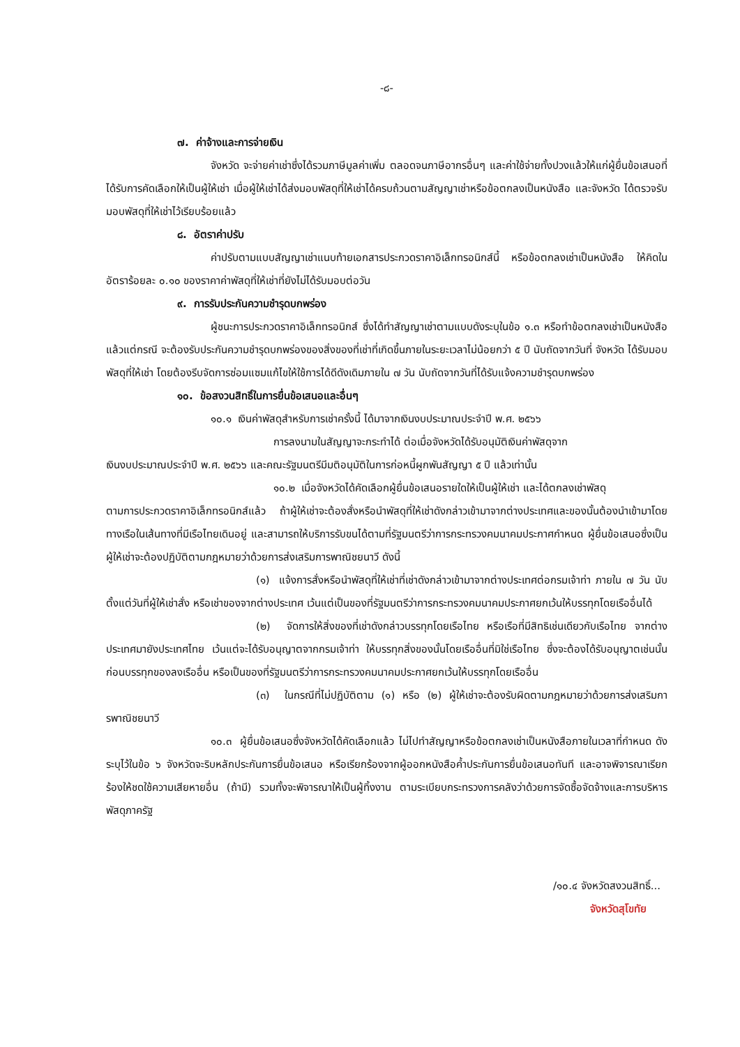-๘-
๗. ค่าจ้างและการจ่ายเงิน
จังหวัด จะจ่ายค่าเช่าซึ่งได้รวมภาษีมูลค่าเพิ่ม ตลอดจนภาษีอากรอื่นๆ และค่าใช้จ่ายทั้งปวงแล้วให้แก่ผู้ยื่นข้อเสนอที่ได้รับการคัดเลือกให้เป็นผู้ให้เช่า เมื่อผู้ให้เช่าได้ส่งมอบพัสดุที่ให้เช่าได้ครบถ้วนตามสัญญาเช่าหรือข้อตกลงเป็นหนังสือ และจังหวัด ได้ตรวจรับมอบพัสดุที่ให้เช่าไว้เรียบร้อยแล้ว
๘. อัตราค่าปรับ
ค่าปรับตามแบบสัญญาเช่าแนบท้ายเอกสารประกวดราคาอิเล็กทรอนิกส์นี้ หรือข้อตกลงเช่าเป็นหนังสือ ให้คิดในอัตราร้อยละ ๐.๑๐ ของราคาค่าพัสดุที่ให้เช่าที่ยังไม่ได้รับมอบต่อวัน
๙. การรับประกันความชำรุดบกพร่อง
ผู้ชนะการประกวดราคาอิเล็กทรอนิกส์ ซึ่งได้ทำสัญญาเช่าตามแบบดังระบุในข้อ ๑.๓ หรือทำข้อตกลงเช่าเป็นหนังสือ แล้วแต่กรณี จะต้องรับประกันความชำรุดบกพร่องของสิ่งของที่เช่าที่เกิดขึ้นภายในระยะเวลาไม่น้อยกว่า ๕ ปี นับถัดจากวันที่ จังหวัด ได้รับมอบพัสดุที่ให้เช่า โดยต้องรีบจัดการซ่อมแซมแก้ไขให้ใช้การได้ดีดังเดิมภายใน ๗ วัน นับถัดจากวันที่ได้รับแจ้งความชำรุดบกพร่อง
๑๐. ข้อสงวนสิทธิ์ในการยื่นข้อเสนอและอื่นๆ
๑๐.๑ เงินค่าพัสดุสำหรับการเช่าครั้งนี้ ได้มาจากเงินงบประมาณประจำปี พ.ศ. ๒๕๖๖
การลงนามในสัญญาจะกระทำได้ ต่อเมื่อจังหวัดได้รับอนุมัติเงินค่าพัสดุจาก
เงินงบประมาณประจำปี พ.ศ. ๒๕๖๖ และคณะรัฐมนตรีมีมติอนุมัติในการก่อหนี้ผูกพันสัญญา ๕ ปี แล้วเท่านั้น
๑๐.๒ เมื่อจังหวัดได้คัดเลือกผู้ยื่นข้อเสนอรายใดให้เป็นผู้ให้เช่า และได้ตกลงเช่าพัสดุ
ตามการประกวดราคาอิเล็กทรอนิกส์แล้ว ถ้าผู้ให้เช่าจะต้องสั่งหรือนำพัสดุที่ให้เช่าดังกล่าวเข้ามาจากต่างประเทศและของนั้นต้องนำเข้ามาโดยทางเรือในเส้นทางที่มีเรือไทยเดินอยู่ และสามารถให้บริการรับขนได้ตามที่รัฐมนตรีว่าการกระทรวงคมนาคมประกาศกำหนด ผู้ยื่นข้อเสนอซึ่งเป็นผู้ให้เช่าจะต้องปฏิบัติตามกฎหมายว่าด้วยการส่งเสริมการพาณิชยนาวี ดังนี้
(๑) แจ้งการสั่งหรือนำพัสดุที่ให้เช่าที่เช่าดังกล่าวเข้ามาจากต่างประเทศต่อกรมเจ้าท่า ภายใน ๗ วัน นับตั้งแต่วันที่ผู้ให้เช่าสั่ง หรือเช่าของจากต่างประเทศ เว้นแต่เป็นของที่รัฐมนตรีว่าการกระทรวงคมนาคมประกาศยกเว้นให้บรรทุกโดยเรืออื่นได้
(๒) จัดการให้สิ่งของที่เช่าดังกล่าวบรรทุกโดยเรือไทย หรือเรือที่มีสิทธิเช่นเดียวกับเรือไทย จากต่างประเทศมายังประเทศไทย เว้นแต่จะได้รับอนุญาตจากกรมเจ้าท่า ให้บรรทุกสิ่งของนั้นโดยเรืออื่นที่มิใช่เรือไทย ซึ่งจะต้องได้รับอนุญาตเช่นนั้นก่อนบรรทุกของลงเรืออื่น หรือเป็นของที่รัฐมนตรีว่าการกระทรวงคมนาคมประกาศยกเว้นให้บรรทุกโดยเรืออื่น
(๓) ในกรณีที่ไม่ปฏิบัติตาม (๑) หรือ (๒) ผู้ให้เช่าจะต้องรับผิดตามกฎหมายว่าด้วยการส่งเสริมการพาณิชยนาวี
๑๐.๓ ผู้ยื่นข้อเสนอซึ่งจังหวัดได้คัดเลือกแล้ว ไม่ไปทำสัญญาหรือข้อตกลงเช่าเป็นหนังสือภายในเวลาที่กำหนด ดังระบุไว้ในข้อ ๖ จังหวัดจะริบหลักประกันการยื่นข้อเสนอ หรือเรียกร้องจากผู้ออกหนังสือค้ำประกันการยื่นข้อเสนอทันที และอาจพิจารณาเรียกร้องให้ชดใช้ความเสียหายอื่น (ถ้ามี) รวมทั้งจะพิจารณาให้เป็นผู้ทิ้งงาน ตามระเบียบกระทรวงการคลังว่าด้วยการจัดซื้อจัดจ้างและการบริหารพัสดุภาครัฐ
/๑๐.๔ จังหวัดสงวนสิทธิ์...
จังหวัดสุโขทัย